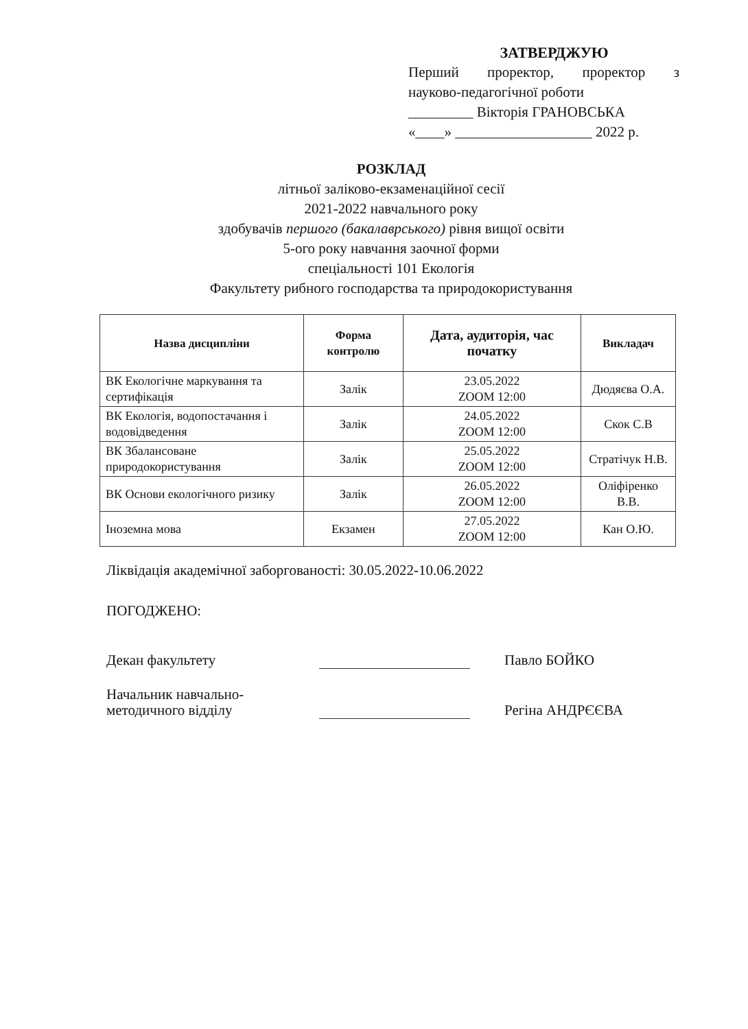ЗАТВЕРДЖУЮ
Перший проректор, проректор з
науково-педагогічної роботи
_________ Вікторія ГРАНОВСЬКА
«____» ___________________ 2022 р.
РОЗКЛАД
літньої заліково-екзаменаційної сесії
2021-2022 навчального року
здобувачів першого (бакалаврського) рівня вищої освіти
5-ого року навчання заочної форми
спеціальності 101 Екологія
Факультету рибного господарства та природокористування
| Назва дисципліни | Форма контролю | Дата, аудиторія, час початку | Викладач |
| --- | --- | --- | --- |
| ВК Екологічне маркування та сертифікація | Залік | 23.05.2022 ZOOM 12:00 | Дюдяєва О.А. |
| ВК Екологія, водопостачання і водовідведення | Залік | 24.05.2022 ZOOM 12:00 | Скок С.В |
| ВК Збалансоване природокористування | Залік | 25.05.2022 ZOOM 12:00 | Стратічук Н.В. |
| ВК Основи екологічного ризику | Залік | 26.05.2022 ZOOM 12:00 | Оліфіренко В.В. |
| Іноземна мова | Екзамен | 27.05.2022 ZOOM 12:00 | Кан О.Ю. |
Ліквідація академічної заборгованості: 30.05.2022-10.06.2022
ПОГОДЖЕНО:
Декан факультету Павло БОЙКО
Начальник навчально-
методичного відділу
Регіна АНДРЄЄВА